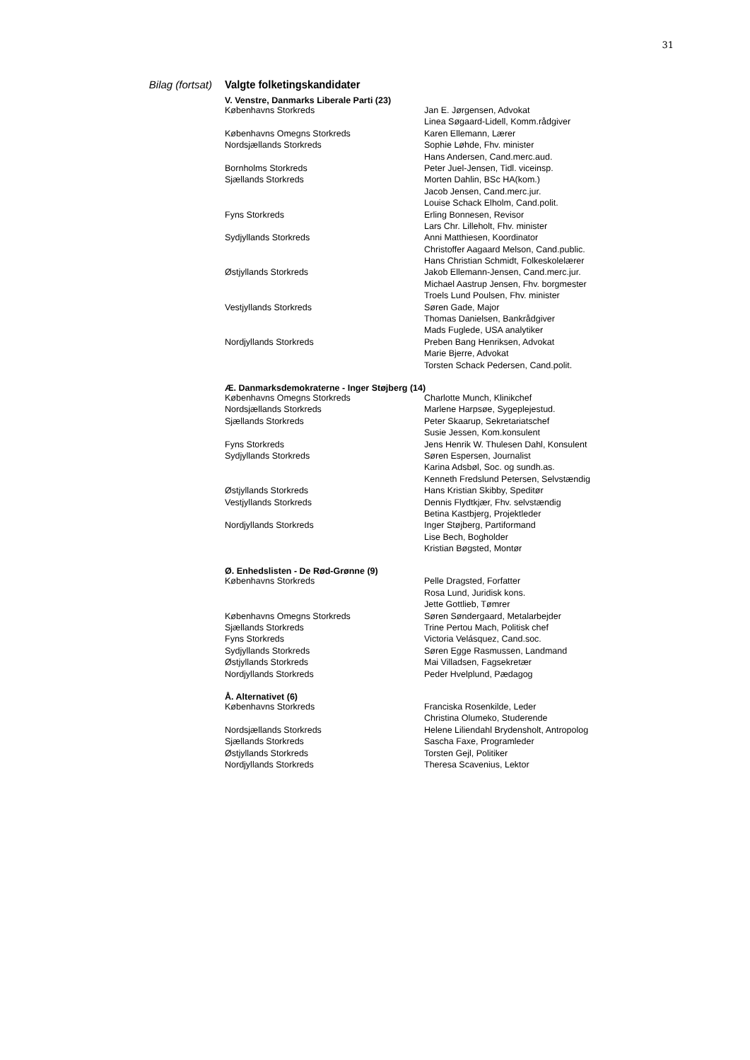31
Bilag (fortsat) Valgte folketingskandidater
| V. Venstre, Danmarks Liberale Parti (23) | |
| --- | --- |
| Københavns Storkreds | Jan E. Jørgensen, Advokat |
| | Linea Søgaard-Lidell, Komm.rådgiver |
| Københavns Omegns Storkreds | Karen Ellemann, Lærer |
| Nordsjællands Storkreds | Sophie Løhde, Fhv. minister |
| | Hans Andersen, Cand.merc.aud. |
| Bornholms Storkreds | Peter Juel-Jensen, Tidl. viceinsp. |
| Sjællands Storkreds | Morten Dahlin, BSc HA(kom.) |
| | Jacob Jensen, Cand.merc.jur. |
| | Louise Schack Elholm, Cand.polit. |
| Fyns Storkreds | Erling Bonnesen, Revisor |
| | Lars Chr. Lilleholt, Fhv. minister |
| Sydjyllands Storkreds | Anni Matthiesen, Koordinator |
| | Christoffer Aagaard Melson, Cand.public. |
| | Hans Christian Schmidt, Folkeskolelærer |
| Østjyllands Storkreds | Jakob Ellemann-Jensen, Cand.merc.jur. |
| | Michael Aastrup Jensen, Fhv. borgmester |
| | Troels Lund Poulsen, Fhv. minister |
| Vestjyllands Storkreds | Søren Gade, Major |
| | Thomas Danielsen, Bankrådgiver |
| | Mads Fuglede, USA analytiker |
| Nordjyllands Storkreds | Preben Bang Henriksen, Advokat |
| | Marie Bjerre, Advokat |
| | Torsten Schack Pedersen, Cand.polit. |
| Æ. Danmarksdemokraterne - Inger Støjberg (14) | |
| Københavns Omegns Storkreds | Charlotte Munch, Klinikchef |
| Nordsjællands Storkreds | Marlene Harpsøe, Sygeplejestud. |
| Sjællands Storkreds | Peter Skaarup, Sekretariatschef |
| | Susie Jessen, Kom.konsulent |
| Fyns Storkreds | Jens Henrik W. Thulesen Dahl, Konsulent |
| Sydjyllands Storkreds | Søren Espersen, Journalist |
| | Karina Adsbøl, Soc. og sundh.as. |
| | Kenneth Fredslund Petersen, Selvstændig |
| Østjyllands Storkreds | Hans Kristian Skibby, Speditør |
| Vestjyllands Storkreds | Dennis Flydtkjær, Fhv. selvstændig |
| | Betina Kastbjerg, Projektleder |
| Nordjyllands Storkreds | Inger Støjberg, Partiformand |
| | Lise Bech, Bogholder |
| | Kristian Bøgsted, Montør |
| Ø. Enhedslisten - De Rød-Grønne (9) | |
| Københavns Storkreds | Pelle Dragsted, Forfatter |
| | Rosa Lund, Juridisk kons. |
| | Jette Gottlieb, Tømrer |
| Københavns Omegns Storkreds | Søren Søndergaard, Metalarbejder |
| Sjællands Storkreds | Trine Pertou Mach, Politisk chef |
| Fyns Storkreds | Victoria Velásquez, Cand.soc. |
| Sydjyllands Storkreds | Søren Egge Rasmussen, Landmand |
| Østjyllands Storkreds | Mai Villadsen, Fagsekretær |
| Nordjyllands Storkreds | Peder Hvelplund, Pædagog |
| Å. Alternativet (6) | |
| Københavns Storkreds | Franciska Rosenkilde, Leder |
| | Christina Olumeko, Studerende |
| Nordsjællands Storkreds | Helene Liliendahl Brydensholt, Antropolog |
| Sjællands Storkreds | Sascha Faxe, Programleder |
| Østjyllands Storkreds | Torsten Gejl, Politiker |
| Nordjyllands Storkreds | Theresa Scavenius, Lektor |